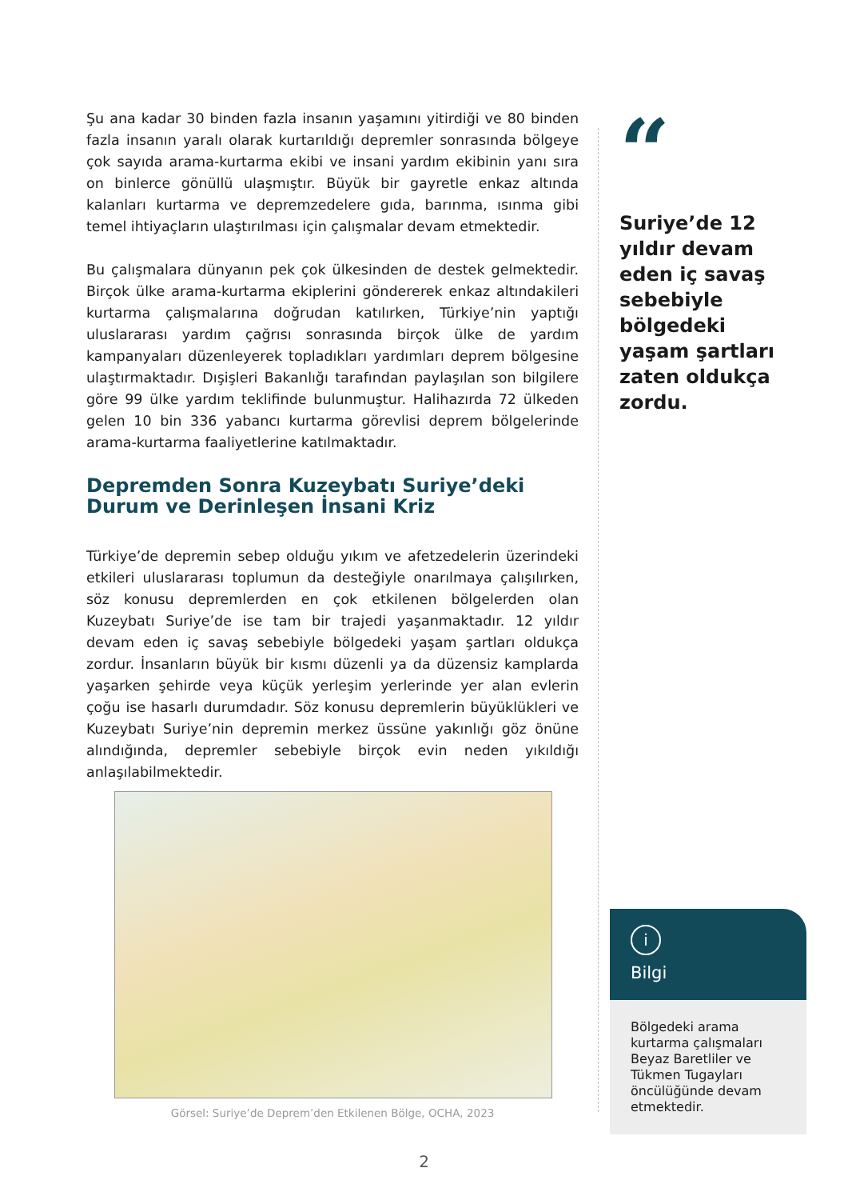Şu ana kadar 30 binden fazla insanın yaşamını yitirdiği ve 80 binden fazla insanın yaralı olarak kurtarıldığı depremler sonrasında bölgeye çok sayıda arama-kurtarma ekibi ve insani yardım ekibinin yanı sıra on binlerce gönüllü ulaşmıştır. Büyük bir gayretle enkaz altında kalanları kurtarma ve depremzedelere gıda, barınma, ısınma gibi temel ihtiyaçların ulaştırılması için çalışmalar devam etmektedir.
Bu çalışmalara dünyanın pek çok ülkesinden de destek gelmektedir. Birçok ülke arama-kurtarma ekiplerini göndererek enkaz altındakileri kurtarma çalışmalarına doğrudan katılırken, Türkiye’nin yaptığı uluslararası yardım çağrısı sonrasında birçok ülke de yardım kampanyaları düzenleyerek topladıkları yardımları deprem bölgesine ulaştırmaktadır. Dışişleri Bakanlığı tarafından paylaşılan son bilgilere göre 99 ülke yardım teklifinde bulunmuştur. Halihazırda 72 ülkeden gelen 10 bin 336 yabancı kurtarma görevlisi deprem bölgelerinde arama-kurtarma faaliyetlerine katılmaktadır.
Depremden Sonra Kuzeybatı Suriye’deki Durum ve Derinleşen İnsani Kriz
Türkiye’de depremin sebep olduğu yıkım ve afetzedelerin üzerindeki etkileri uluslararası toplumun da desteğiyle onarılmaya çalışılırken, söz konusu depremlerden en çok etkilenen bölgelerden olan Kuzeybatı Suriye’de ise tam bir trajedi yaşanmaktadır. 12 yıldır devam eden iç savaş sebebiyle bölgedeki yaşam şartları oldukça zordur. İnsanların büyük bir kısmı düzenli ya da düzensiz kamplarda yaşarken şehirde veya küçük yerleşim yerlerinde yer alan evlerin çoğu ise hasarlı durumdadır. Söz konusu depremlerin büyüklükleri ve Kuzeybatı Suriye’nin depremin merkez üssüne yakınlığı göz önüne alındığında, depremler sebebiyle birçok evin neden yıkıldığı anlaşılabilmektedir.
Görsel: Suriye’de Deprem’den Etkilenen Bölge, OCHA, 2023
“
Suriye’de 12 yıldır devam eden iç savaş sebebiyle bölgedeki yaşam şartları zaten oldukça zordu.
i
Bilgi
Bölgedeki arama kurtarma çalışmaları Beyaz Baretliler ve Tükmen Tugayları öncülüğünde devam etmektedir.
2